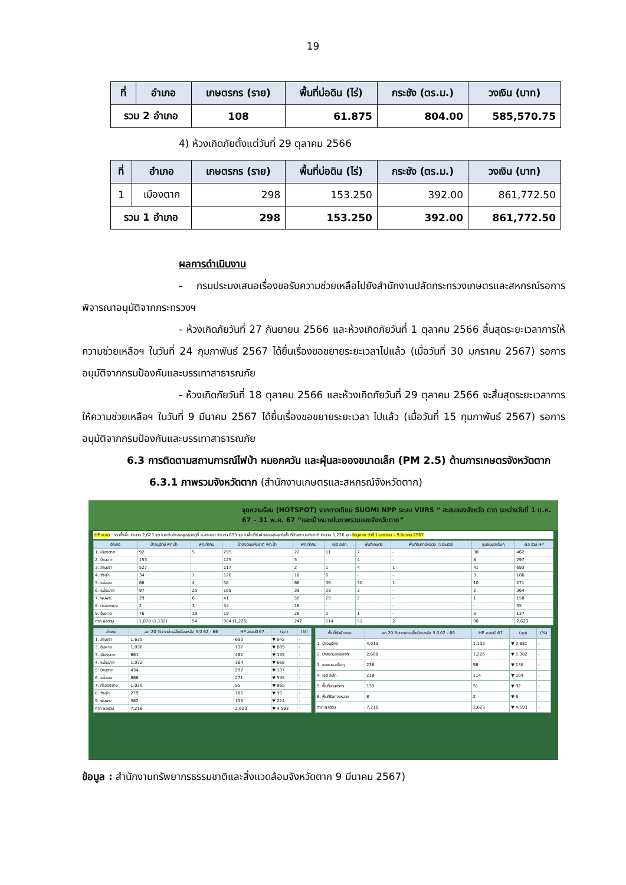19
| ที่ | อำเภอ | เกษตรกร (ราย) | พื้นที่บ่อดิน (ไร่) | กระชัง (ตร.ม.) | วงเงิน (บาท) |
| --- | --- | --- | --- | --- | --- |
| รวม 2 อำเภอ | | 108 | 61.875 | 804.00 | 585,570.75 |
4) ห้วงเกิดภัยตั้งแต่วันที่ 29 ตุลาคม 2566
| ที่ | อำเภอ | เกษตรกร (ราย) | พื้นที่บ่อดิน (ไร่) | กระชัง (ตร.ม.) | วงเงิน (บาท) |
| --- | --- | --- | --- | --- | --- |
| 1 | เมืองตาก | 298 | 153.250 | 392.00 | 861,772.50 |
| รวม 1 อำเภอ | | 298 | 153.250 | 392.00 | 861,772.50 |
ผลการดำเนินงาน
- กรมประมงเสนอเรื่องขอรับความช่วยเหลือไปยังสำนักงานปลัดกระทรวงเกษตรและสหกรณ์รอการพิจารณาอนุมัติจากกระทรวงฯ
- ห้วงเกิดภัยวันที่ 27 กันยายน 2566 และห้วงเกิดภัยวันที่ 1 ตุลาคม 2566 สิ้นสุดระยะเวลาการให้ความช่วยเหลือฯ ในวันที่ 24 กุมภาพันธ์ 2567 ได้ยื่นเรื่องขอขยายระยะเวลาไปแล้ว (เมื่อวันที่ 30 มกราคม 2567) รอการอนุมัติจากกรมป้องกันและบรรเทาสาธารณภัย
- ห้วงเกิดภัยวันที่ 18 ตุลาคม 2566 และห้วงเกิดภัยวันที่ 29 ตุลาคม 2566 จะสิ้นสุดระยะเวลาการให้ความช่วยเหลือฯ ในวันที่ 9 มีนาคม 2567 ได้ยื่นเรื่องขอขยายระยะเวลา ไปแล้ว (เมื่อวันที่ 15 กุมภาพันธ์ 2567) รอการอนุมัติจากกรมป้องกันและบรรเทาสาธารณภัย
6.3 การติดตามสถานการณ์ไฟป่า หมอกควัน และฝุ่นละอองขนาดเล็ก (PM 2.5) ด้านการเกษตรจังหวัดตาก
6.3.1 ภาพรวมจังหวัดตาก (สำนักงานเกษตรและสหกรณ์จังหวัดตาก)
จุดความร้อน (HOTSPOT) จากดาวเทียม SUOMI NPP ระบบ VIIRS “ สะสมของจังหวัด ตาก ระหว่างวันที่ 1 ม.ค. 67 – 31 พ.ค. 67 “และเป้าหมายในภาพรวมของจังหวัดตาก”
HP สะสม : รวมทั้งสิ้น จำนวน 2,623 จุด ในระดับอำเภอสูงสุดอยู่ที่ อ.สามเงา จำนวน 693 จุด ในพื้นที่รับผิดชอบสูงสุดในพื้นที่ป่าสงวนแห่งชาติ จำนวน 1,226 จุด ข้อมูล ณ วันที่ 1 มกราคม – 9 มีนาคม 2567
| อำเภอ | ป่าอนุรักษ์ พท.ป่า | พท.ทำกิน | ป่าสงวนแห่งชาติ พท.ป่า | พท.ทำกิน | เขต สปก. | พื้นที่เกษตร | พื้นที่ริมทางหลวง (50เมตร) | ชุมชนและอื่นๆ | ผล รวม HP |
| --- | --- | --- | --- | --- | --- | --- | --- | --- | --- |
| 1. เมืองตาก | 92 | 5 | 295 | 22 | 11 | 7 | - | 30 | 462 |
| 2. บ้านตาก | 155 | | 125 | 5 | - | 4 | - | 8 | 297 |
| 3. สามเงา | 527 | | 117 | 2 | 1 | 4 | 1 | 41 | 693 |
| 4. วังเจ้า | 34 | 1 | 126 | 16 | 6 | - | - | 3 | 186 |
| 5. แม่สอด | 66 | 4 | 58 | 66 | 36 | 30 | 1 | 10 | 271 |
| 6. แม่ระมาด | 97 | 25 | 169 | 39 | 29 | 3 | - | 2 | 364 |
| 7. พบพระ | 29 | 6 | 41 | 50 | 29 | 2 | - | 1 | 158 |
| 8. ท่าสองยาง | 2 | 3 | 34 | 16 | - | - | - | - | 55 |
| 9. อุ้มผาง | 76 | 10 | 19 | 26 | 2 | 1 | - | 3 | 137 |
| ตาก ผลรวม | 1,078 (1,132) | 54 | 984 (1,226) | 242 | 114 | 51 | 2 | 98 | 2,623 |
| อำเภอ | ลด 20 %จากค่าเฉลี่ยย้อนหลัง 5 ปี 62 - 66 | HP สะสมปี 67 | (จุด) | (%) |
| --- | --- | --- | --- | --- |
| 1. สามเงา | 1,635 | 693 | ▼ 942 | - |
| 2. อุ้มผาง | 1,036 | 137 | ▼ 889 | - |
| 3. เมืองตาก | 661 | 462 | ▼ 199 | - |
| 4. แม่ระมาด | 1,032 | 364 | ▼ 668 | - |
| 5. บ้านตาก | 434 | 297 | ▼ 137 | - |
| 6. แม่สอด | 866 | 271 | ▼ 595 | - |
| 7. ท่าสองยาง | 1,020 | 55 | ▼ 965 | - |
| 8. วังเจ้า | 279 | 186 | ▼ 93 | - |
| 9. พบพระ | 382 | 158 | ▼ 224 | - |
| ตาก ผลรวม | 7,216 | 2,623 | ▼ 4,593 | - |
| พื้นที่รับผิดชอบ | ลด 20 %จากค่าเฉลี่ยย้อนหลัง 5 ปี 62 - 66 | HP สะสมปี 67 | (จุด) | (%) |
| --- | --- | --- | --- | --- |
| 1. ป่าอนุรักษ์ | 4,013 | 1,132 | ▼ 2,881 | - |
| 2. ป่าสงวนแห่งชาติ | 2,608 | 1,226 | ▼ 1,382 | - |
| 3. ชุมชนและอื่นๆ | 236 | 98 | ▼ 138 | - |
| 4. เขต สปก. | 218 | 114 | ▼ 104 | - |
| 5. พื้นที่เกษตรกร | 133 | 51 | ▼ 82 | - |
| 6. พื้นที่ริมทางหลวง | 8 | 2 | ▼ 6 | - |
| ตาก ผลรวม | 7,216 | 2,623 | ▼ 4,593 | - |
ข้อมูล : สำนักงานทรัพยากรธรรมชาติและสิ่งแวดล้อมจังหวัดตาก 9 มีนาคม 2567)